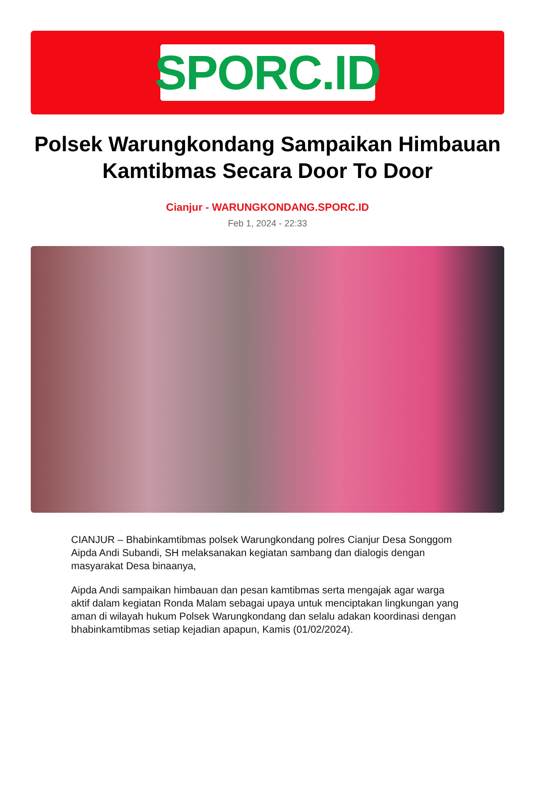SPORC.ID
Polsek Warungkondang Sampaikan Himbauan Kamtibmas Secara Door To Door
Cianjur - WARUNGKONDANG.SPORC.ID
Feb 1, 2024 - 22:33
CIANJUR – Bhabinkamtibmas polsek Warungkondang polres Cianjur Desa Songgom Aipda Andi Subandi, SH melaksanakan kegiatan sambang dan dialogis dengan masyarakat Desa binaanya,
Aipda Andi sampaikan himbauan dan pesan kamtibmas serta mengajak agar warga aktif dalam kegiatan Ronda Malam sebagai upaya untuk menciptakan lingkungan yang aman di wilayah hukum Polsek Warungkondang dan selalu adakan koordinasi dengan bhabinkamtibmas setiap kejadian apapun, Kamis (01/02/2024).